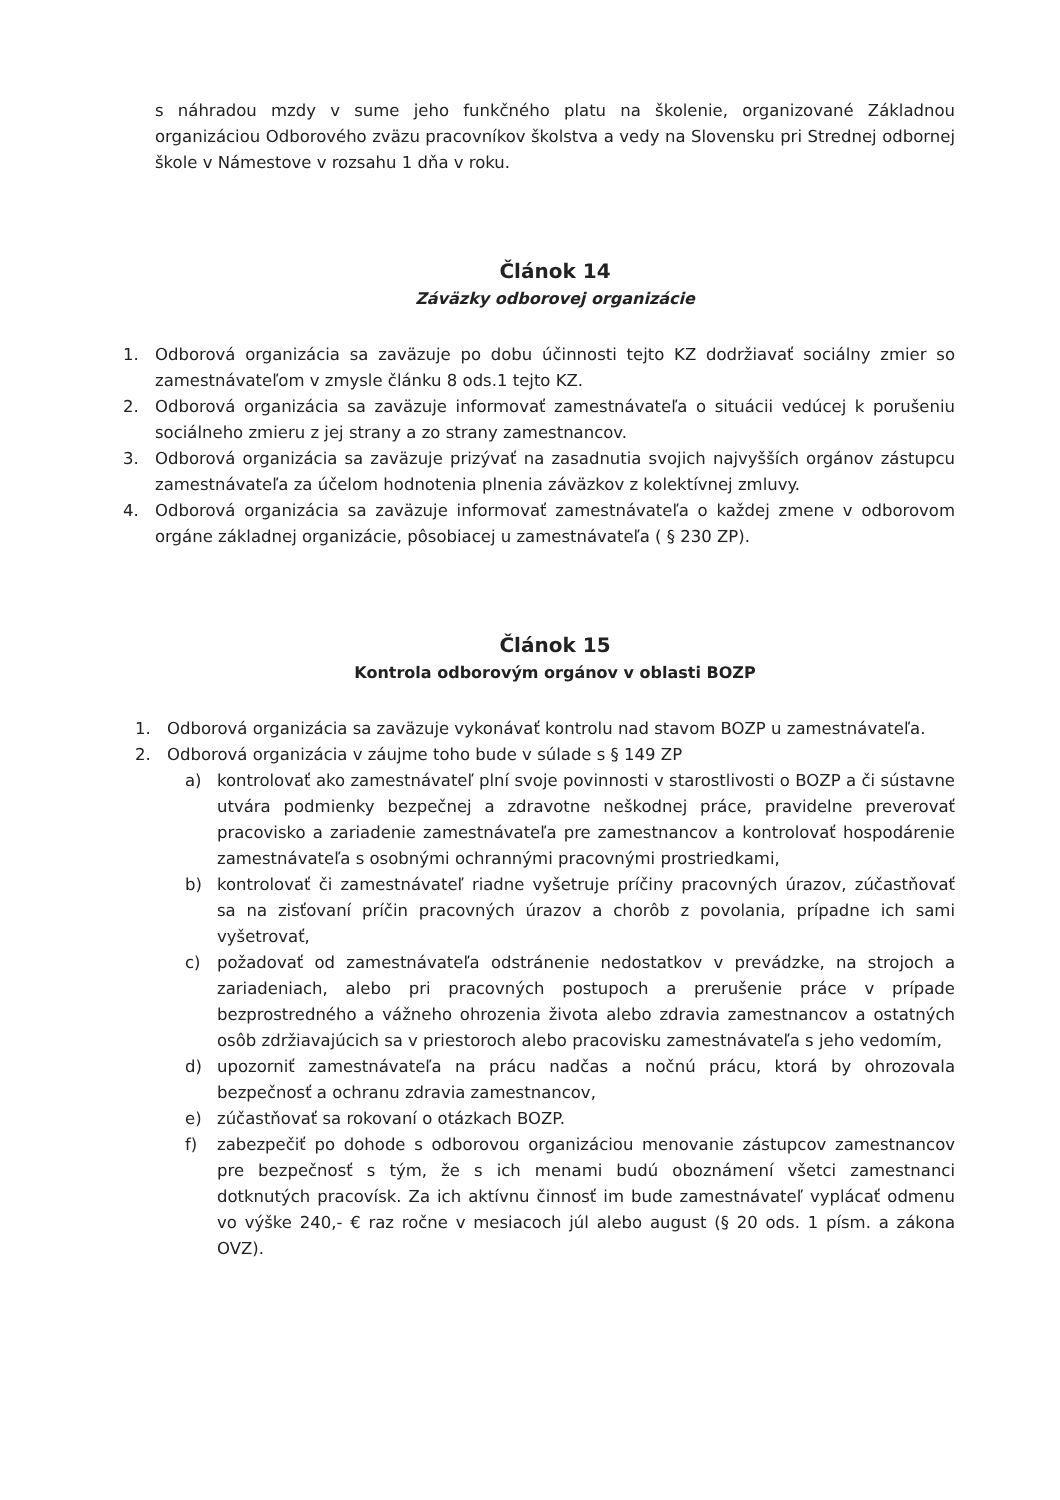s náhradou mzdy v sume jeho funkčného platu na školenie, organizované Základnou organizáciou Odborového zväzu pracovníkov školstva a vedy na Slovensku pri Strednej odbornej škole v Námestove v rozsahu 1 dňa v roku.
Článok 14
Záväzky odborovej organizácie
1. Odborová organizácia sa zaväzuje po dobu účinnosti tejto KZ dodržiavať sociálny zmier so zamestnávateľom v zmysle článku 8 ods.1 tejto KZ.
2. Odborová organizácia sa zaväzuje informovať zamestnávateľa o situácii vedúcej k porušeniu sociálneho zmieru z jej strany a zo strany zamestnancov.
3. Odborová organizácia sa zaväzuje prizývať na zasadnutia svojich najvyšších orgánov zástupcu zamestnávateľa za účelom hodnotenia plnenia záväzkov z kolektívnej zmluvy.
4. Odborová organizácia sa zaväzuje informovať zamestnávateľa o každej zmene v odborovom orgáne základnej organizácie, pôsobiacej u zamestnávateľa ( § 230 ZP).
Článok 15
Kontrola odborovým orgánov v oblasti BOZP
1. Odborová organizácia sa zaväzuje vykonávať kontrolu nad stavom BOZP u zamestnávateľa.
2. Odborová organizácia v záujme toho bude v súlade s § 149 ZP
a) kontrolovať ako zamestnávateľ plní svoje povinnosti v starostlivosti o BOZP a či sústavne utvára podmienky bezpečnej a zdravotne neškodnej práce, pravidelne preverovať pracovisko a zariadenie zamestnávateľa pre zamestnancov a kontrolovať hospodárenie zamestnávateľa s osobnými ochrannými pracovnými prostriedkami,
b) kontrolovať či zamestnávateľ riadne vyšetruje príčiny pracovných úrazov, zúčastňovať sa na zisťovaní príčin pracovných úrazov a chorôb z povolania, prípadne ich sami vyšetrovať,
c) požadovať od zamestnávateľa odstránenie nedostatkov v prevádzke, na strojoch a zariadeniach, alebo pri pracovných postupoch a prerušenie práce v prípade bezprostredného a vážneho ohrozenia života alebo zdravia zamestnancov a ostatných osôb zdržiavajúcich sa v priestoroch alebo pracovisku zamestnávateľa s jeho vedomím,
d) upozorniť zamestnávateľa na prácu nadčas a nočnú prácu, ktorá by ohrozovala bezpečnosť a ochranu zdravia zamestnancov,
e) zúčastňovať sa rokovaní o otázkach BOZP.
f) zabezpečiť po dohode s odborovou organizáciou menovanie zástupcov zamestnancov pre bezpečnosť s tým, že s ich menami budú oboznámení všetci zamestnanci dotknutých pracovísk. Za ich aktívnu činnosť im bude zamestnávateľ vyplácať odmenu vo výške 240,- € raz ročne v mesiacoch júl alebo august (§ 20 ods. 1 písm. a zákona OVZ).